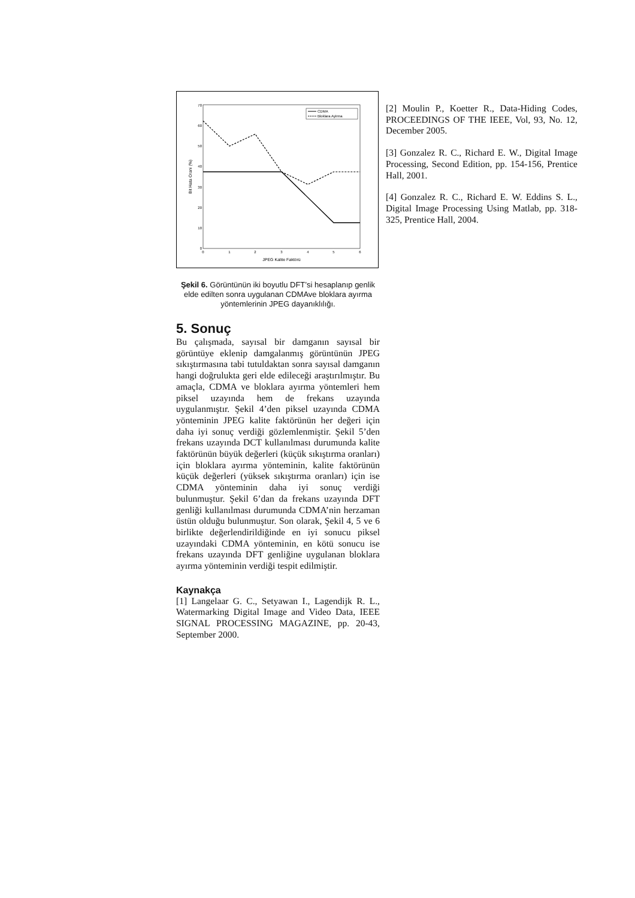0
10
20
30
40
50
60
70
0
1
2
3
4
5
6
JPEG Kalite Faktörü
Bit Hata Orani (%)
CDMA
Bloklara Ayirma
Şekil 6. Görüntünün iki boyutlu DFT’si hesaplanıp genlik elde edilten sonra uygulanan CDMAve bloklara ayırma yöntemlerinin JPEG dayanıklılığı.
5. Sonuç
Bu çalışmada, sayısal bir damganın sayısal bir görüntüye eklenip damgalanmış görüntünün JPEG sıkıştırmasına tabi tutuldaktan sonra sayısal damganın hangi doğrulukta geri elde edileceği araştırılmıştır. Bu amaçla, CDMA ve bloklara ayırma yöntemleri hem piksel uzayında hem de frekans uzayında uygulanmıştır. Şekil 4’den piksel uzayında CDMA yönteminin JPEG kalite faktörünün her değeri için daha iyi sonuç verdiği gözlemlenmiştir. Şekil 5’den frekans uzayında DCT kullanılması durumunda kalite faktörünün büyük değerleri (küçük sıkıştırma oranları) için bloklara ayırma yönteminin, kalite faktörünün küçük değerleri (yüksek sıkıştırma oranları) için ise CDMA yönteminin daha iyi sonuç verdiği bulunmuştur. Şekil 6’dan da frekans uzayında DFT genliği kullanılması durumunda CDMA’nin herzaman üstün olduğu bulunmuştur. Son olarak, Şekil 4, 5 ve 6 birlikte değerlendirildiğinde en iyi sonucu piksel uzayındaki CDMA yönteminin, en kötü sonucu ise frekans uzayında DFT genliğine uygulanan bloklara ayırma yönteminin verdiği tespit edilmiştir.
Kaynakça
[1] Langelaar G. C., Setyawan I., Lagendijk R. L., Watermarking Digital Image and Video Data, IEEE SIGNAL PROCESSING MAGAZINE, pp. 20-43, September 2000.
[2] Moulin P., Koetter R., Data-Hiding Codes, PROCEEDINGS OF THE IEEE, Vol, 93, No. 12, December 2005.
[3] Gonzalez R. C., Richard E. W., Digital Image Processing, Second Edition, pp. 154-156, Prentice Hall, 2001.
[4] Gonzalez R. C., Richard E. W. Eddins S. L., Digital Image Processing Using Matlab, pp. 318-325, Prentice Hall, 2004.